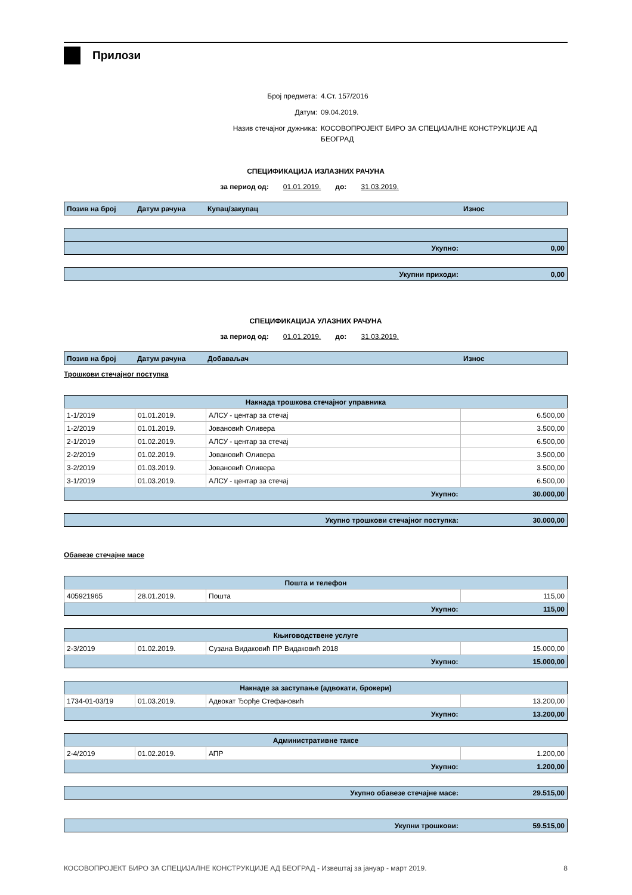Прилози
Број предмета: 4.Ст. 157/2016
Датум: 09.04.2019.
Назив стечајног дужника: КОСОВОПРОЈЕКТ БИРО ЗА СПЕЦИЈАЛНЕ КОНСТРУКЦИЈЕ АД БЕОГРАД
СПЕЦИФИКАЦИЈА ИЗЛАЗНИХ РАЧУНА
за период од: 01.01.2019. до: 31.03.2019.
| Позив на број | Датум рачуна | Купац/закупац | Износ |
| --- | --- | --- | --- |
| Укупно: | 0,00 |
| Укупни приходи: | 0,00 |
СПЕЦИФИКАЦИЈА УЛАЗНИХ РАЧУНА
за период од: 01.01.2019. до: 31.03.2019.
| Позив на број | Датум рачуна | Добаваљач | Износ |
| --- | --- | --- | --- |
Трошкови стечајног поступка
| Накнада трошкова стечајног управника | | | |
| --- | --- | --- | --- |
| 1-1/2019 | 01.01.2019. | АЛСУ - центар за стечај | 6.500,00 |
| 1-2/2019 | 01.01.2019. | Јовановић Оливера | 3.500,00 |
| 2-1/2019 | 01.02.2019. | АЛСУ - центар за стечај | 6.500,00 |
| 2-2/2019 | 01.02.2019. | Јовановић Оливера | 3.500,00 |
| 3-2/2019 | 01.03.2019. | Јовановић Оливера | 3.500,00 |
| 3-1/2019 | 01.03.2019. | АЛСУ - центар за стечај | 6.500,00 |
| Укупно: | | | 30.000,00 |
| Укупно трошкови стечајног поступка: | 30.000,00 |
Обавезе стечајне масе
| Пошта и телефон | | | |
| --- | --- | --- | --- |
| 405921965 | 28.01.2019. | Пошта | 115,00 |
| Укупно: | | | 115,00 |
| Књиговодствене услуге | | | |
| --- | --- | --- | --- |
| 2-3/2019 | 01.02.2019. | Сузана Видаковић ПР Видаковић 2018 | 15.000,00 |
| Укупно: | | | 15.000,00 |
| Накнаде за заступање (адвокати, брокери) | | | |
| --- | --- | --- | --- |
| 1734-01-03/19 | 01.03.2019. | Адвокат Ђорђе Стефановић | 13.200,00 |
| Укупно: | | | 13.200,00 |
| Административне таксе | | | |
| --- | --- | --- | --- |
| 2-4/2019 | 01.02.2019. | АПР | 1.200,00 |
| Укупно: | | | 1.200,00 |
| Укупно обавезе стечајне масе: | 29.515,00 |
| Укупни трошкови: | 59.515,00 |
КОСОВОПРОЈЕКТ БИРО ЗА СПЕЦИЈАЛНЕ КОНСТРУКЦИЈЕ АД БЕОГРАД - Извештај за јануар - март 2019. 8